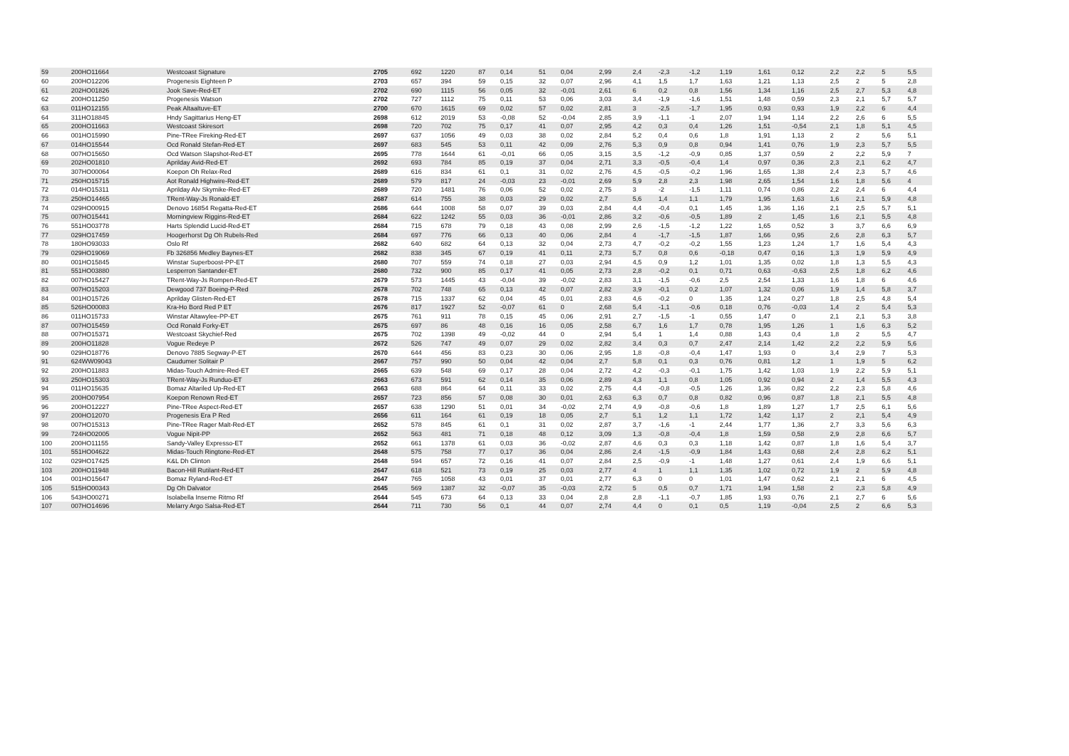| 59 | 200HO11664 | Westcoast Signature | 2705 | 692 | 1220 | 87 | 0,14 | 51 | 0,04 | 2,99 | 2,4 | -2,3 | -1,2 | 1,19 | 1,61 | 0,12 | 2,2 | 2,2 | 5 | 5,5 |
| 60 | 200HO12206 | Progenesis Eighteen P | 2703 | 657 | 394 | 59 | 0,15 | 32 | 0,07 | 2,96 | 4,1 | 1,5 | 1,7 | 1,63 | 1,21 | 1,13 | 2,5 | 2 | 5 | 2,8 |
| 61 | 202HO01826 | Jook Save-Red-ET | 2702 | 690 | 1115 | 56 | 0,05 | 32 | -0,01 | 2,61 | 6 | 0,2 | 0,8 | 1,56 | 1,34 | 1,16 | 2,5 | 2,7 | 5,3 | 4,8 |
| 62 | 200HO11250 | Progenesis Watson | 2702 | 727 | 1112 | 75 | 0,11 | 53 | 0,06 | 3,03 | 3,4 | -1,9 | -1,6 | 1,51 | 1,48 | 0,59 | 2,3 | 2,1 | 5,7 | 5,7 |
| 63 | 011HO12155 | Peak Altaaltuve-ET | 2700 | 670 | 1615 | 69 | 0,02 | 57 | 0,02 | 2,81 | 3 | -2,5 | -1,7 | 1,95 | 0,93 | 0,93 | 1,9 | 2,2 | 6 | 4,4 |
| 64 | 311HO18845 | Hndy Sagittarius Heng-ET | 2698 | 612 | 2019 | 53 | -0,08 | 52 | -0,04 | 2,85 | 3,9 | -1,1 | -1 | 2,07 | 1,94 | 1,14 | 2,2 | 2,6 | 6 | 5,5 |
| 65 | 200HO11663 | Westcoast Skiresort | 2698 | 720 | 702 | 75 | 0,17 | 41 | 0,07 | 2,95 | 4,2 | 0,3 | 0,4 | 1,26 | 1,51 | -0,54 | 2,1 | 1,8 | 5,1 | 4,5 |
| 66 | 001HO15990 | Pine-TRee Fireking-Red-ET | 2697 | 637 | 1056 | 49 | 0,03 | 38 | 0,02 | 2,84 | 5,2 | 0,4 | 0,6 | 1,8 | 1,91 | 1,13 | 2 | 2 | 5,6 | 5,1 |
| 67 | 014HO15544 | Ocd Ronald Stefan-Red-ET | 2697 | 683 | 545 | 53 | 0,11 | 42 | 0,09 | 2,76 | 5,3 | 0,9 | 0,8 | 0,94 | 1,41 | 0,76 | 1,9 | 2,3 | 5,7 | 5,5 |
| 68 | 007HO15650 | Ocd Watson Slapshot-Red-ET | 2695 | 778 | 1644 | 61 | -0,01 | 66 | 0,05 | 3,15 | 3,5 | -1,2 | -0,9 | 0,85 | 1,37 | 0,59 | 2 | 2,2 | 5,9 | 7 |
| 69 | 202HO01810 | Aprilday Avid-Red-ET | 2692 | 693 | 784 | 85 | 0,19 | 37 | 0,04 | 2,71 | 3,3 | -0,5 | -0,4 | 1,4 | 0,97 | 0,36 | 2,3 | 2,1 | 6,2 | 4,7 |
| 70 | 307HO00064 | Koepon Oh Relax-Red | 2689 | 616 | 834 | 61 | 0,1 | 31 | 0,02 | 2,76 | 4,5 | -0,5 | -0,2 | 1,96 | 1,65 | 1,38 | 2,4 | 2,3 | 5,7 | 4,6 |
| 71 | 250HO15715 | Aot Ronald Highwire-Red-ET | 2689 | 579 | 817 | 24 | -0,03 | 23 | -0,01 | 2,69 | 5,9 | 2,8 | 2,3 | 1,98 | 2,65 | 1,54 | 1,6 | 1,8 | 5,6 | 4 |
| 72 | 014HO15311 | Aprilday Alv Skymike-Red-ET | 2689 | 720 | 1481 | 76 | 0,06 | 52 | 0,02 | 2,75 | 3 | -2 | -1,5 | 1,11 | 0,74 | 0,86 | 2,2 | 2,4 | 6 | 4,4 |
| 73 | 250HO14465 | TRent-Way-Js Ronald-ET | 2687 | 614 | 755 | 38 | 0,03 | 29 | 0,02 | 2,7 | 5,6 | 1,4 | 1,1 | 1,79 | 1,95 | 1,63 | 1,6 | 2,1 | 5,9 | 4,8 |
| 74 | 029HO00915 | Denovo 16854 Regatta-Red-ET | 2686 | 644 | 1008 | 58 | 0,07 | 39 | 0,03 | 2,84 | 4,4 | -0,4 | 0,1 | 1,45 | 1,36 | 1,16 | 2,1 | 2,5 | 5,7 | 5,1 |
| 75 | 007HO15441 | Morningview Riggins-Red-ET | 2684 | 622 | 1242 | 55 | 0,03 | 36 | -0,01 | 2,86 | 3,2 | -0,6 | -0,5 | 1,89 | 2 | 1,45 | 1,6 | 2,1 | 5,5 | 4,8 |
| 76 | 551HO03778 | Harts Splendid Lucid-Red-ET | 2684 | 715 | 678 | 79 | 0,18 | 43 | 0,08 | 2,99 | 2,6 | -1,5 | -1,2 | 1,22 | 1,65 | 0,52 | 3 | 3,7 | 6,6 | 6,9 |
| 77 | 029HO17459 | Hoogerhorst Dg Oh Rubels-Red | 2684 | 697 | 776 | 66 | 0,13 | 40 | 0,06 | 2,84 | 4 | -1,7 | -1,5 | 1,87 | 1,66 | 0,95 | 2,6 | 2,8 | 6,3 | 5,7 |
| 78 | 180HO93033 | Oslo Rf | 2682 | 640 | 682 | 64 | 0,13 | 32 | 0,04 | 2,73 | 4,7 | -0,2 | -0,2 | 1,55 | 1,23 | 1,24 | 1,7 | 1,6 | 5,4 | 4,3 |
| 79 | 029HO19069 | Fb 326856 Medley Baynes-ET | 2682 | 838 | 345 | 67 | 0,19 | 41 | 0,11 | 2,73 | 5,7 | 0,8 | 0,6 | -0,18 | 0,47 | 0,16 | 1,3 | 1,9 | 5,9 | 4,9 |
| 80 | 001HO15845 | Winstar Superboost-PP-ET | 2680 | 707 | 559 | 74 | 0,18 | 27 | 0,03 | 2,94 | 4,5 | 0,9 | 1,2 | 1,01 | 1,35 | 0,02 | 1,8 | 1,3 | 5,5 | 4,3 |
| 81 | 551HO03880 | Lesperron Santander-ET | 2680 | 732 | 900 | 85 | 0,17 | 41 | 0,05 | 2,73 | 2,8 | -0,2 | 0,1 | 0,71 | 0,63 | -0,63 | 2,5 | 1,8 | 6,2 | 4,6 |
| 82 | 007HO15427 | TRent-Way-Js Rompen-Red-ET | 2679 | 573 | 1445 | 43 | -0,04 | 39 | -0,02 | 2,83 | 3,1 | -1,5 | -0,6 | 2,5 | 2,54 | 1,33 | 1,6 | 1,8 | 6 | 4,6 |
| 83 | 007HO15203 | Dewgood 737 Boeing-P-Red | 2678 | 702 | 748 | 65 | 0,13 | 42 | 0,07 | 2,82 | 3,9 | -0,1 | 0,2 | 1,07 | 1,32 | 0,06 | 1,9 | 1,4 | 5,8 | 3,7 |
| 84 | 001HO15726 | Aprilday Glisten-Red-ET | 2678 | 715 | 1337 | 62 | 0,04 | 45 | 0,01 | 2,83 | 4,6 | -0,2 | 0 | 1,35 | 1,24 | 0,27 | 1,8 | 2,5 | 4,8 | 5,4 |
| 85 | 526HO00083 | Kra-Ho Bord Red P ET | 2676 | 817 | 1927 | 52 | -0,07 | 61 | 0 | 2,68 | 5,4 | -1,1 | -0,6 | 0,18 | 0,76 | -0,03 | 1,4 | 2 | 5,4 | 5,3 |
| 86 | 011HO15733 | Winstar Altawylee-PP-ET | 2675 | 761 | 911 | 78 | 0,15 | 45 | 0,06 | 2,91 | 2,7 | -1,5 | -1 | 0,55 | 1,47 | 0 | 2,1 | 2,1 | 5,3 | 3,8 |
| 87 | 007HO15459 | Ocd Ronald Forky-ET | 2675 | 697 | 86 | 48 | 0,16 | 16 | 0,05 | 2,58 | 6,7 | 1,6 | 1,7 | 0,78 | 1,95 | 1,26 | 1 | 1,6 | 6,3 | 5,2 |
| 88 | 007HO15371 | Westcoast Skychief-Red | 2675 | 702 | 1398 | 49 | -0,02 | 44 | 0 | 2,94 | 5,4 | 1 | 1,4 | 0,88 | 1,43 | 0,4 | 1,8 | 2 | 5,5 | 4,7 |
| 89 | 200HO11828 | Vogue Redeye P | 2672 | 526 | 747 | 49 | 0,07 | 29 | 0,02 | 2,82 | 3,4 | 0,3 | 0,7 | 2,47 | 2,14 | 1,42 | 2,2 | 2,2 | 5,9 | 5,6 |
| 90 | 029HO18776 | Denovo 7885 Segway-P-ET | 2670 | 644 | 456 | 83 | 0,23 | 30 | 0,06 | 2,95 | 1,8 | -0,8 | -0,4 | 1,47 | 1,93 | 0 | 3,4 | 2,9 | 7 | 5,3 |
| 91 | 624WW09043 | Caudumer Solitair P | 2667 | 757 | 990 | 50 | 0,04 | 42 | 0,04 | 2,7 | 5,8 | 0,1 | 0,3 | 0,76 | 0,81 | 1,2 | 1 | 1,9 | 5 | 6,2 |
| 92 | 200HO11883 | Midas-Touch Admire-Red-ET | 2665 | 639 | 548 | 69 | 0,17 | 28 | 0,04 | 2,72 | 4,2 | -0,3 | -0,1 | 1,75 | 1,42 | 1,03 | 1,9 | 2,2 | 5,9 | 5,1 |
| 93 | 250HO15303 | TRent-Way-Js Runduo-ET | 2663 | 673 | 591 | 62 | 0,14 | 35 | 0,06 | 2,89 | 4,3 | 1,1 | 0,8 | 1,05 | 0,92 | 0,94 | 2 | 1,4 | 5,5 | 4,3 |
| 94 | 011HO15635 | Bomaz Altariled Up-Red-ET | 2663 | 688 | 864 | 64 | 0,11 | 33 | 0,02 | 2,75 | 4,4 | -0,8 | -0,5 | 1,26 | 1,36 | 0,82 | 2,2 | 2,3 | 5,8 | 4,6 |
| 95 | 200HO07954 | Koepon Renown Red-ET | 2657 | 723 | 856 | 57 | 0,08 | 30 | 0,01 | 2,63 | 6,3 | 0,7 | 0,8 | 0,82 | 0,96 | 0,87 | 1,8 | 2,1 | 5,5 | 4,8 |
| 96 | 200HO12227 | Pine-TRee Aspect-Red-ET | 2657 | 638 | 1290 | 51 | 0,01 | 34 | -0,02 | 2,74 | 4,9 | -0,8 | -0,6 | 1,8 | 1,89 | 1,27 | 1,7 | 2,5 | 6,1 | 5,6 |
| 97 | 200HO12070 | Progenesis Era P Red | 2656 | 611 | 164 | 61 | 0,19 | 18 | 0,05 | 2,7 | 5,1 | 1,2 | 1,1 | 1,72 | 1,42 | 1,17 | 2 | 2,1 | 5,4 | 4,9 |
| 98 | 007HO15313 | Pine-TRee Rager Malt-Red-ET | 2652 | 578 | 845 | 61 | 0,1 | 31 | 0,02 | 2,87 | 3,7 | -1,6 | -1 | 2,44 | 1,77 | 1,36 | 2,7 | 3,3 | 5,6 | 6,3 |
| 99 | 724HO02005 | Vogue Nipit-PP | 2652 | 563 | 481 | 71 | 0,18 | 48 | 0,12 | 3,09 | 1,3 | -0,8 | -0,4 | 1,8 | 1,59 | 0,58 | 2,9 | 2,8 | 6,6 | 5,7 |
| 100 | 200HO11155 | Sandy-Valley Expresso-ET | 2652 | 661 | 1378 | 61 | 0,03 | 36 | -0,02 | 2,87 | 4,6 | 0,3 | 0,3 | 1,18 | 1,42 | 0,87 | 1,8 | 1,6 | 5,4 | 3,7 |
| 101 | 551HO04622 | Midas-Touch Ringtone-Red-ET | 2648 | 575 | 758 | 77 | 0,17 | 36 | 0,04 | 2,86 | 2,4 | -1,5 | -0,9 | 1,84 | 1,43 | 0,68 | 2,4 | 2,8 | 6,2 | 5,1 |
| 102 | 029HO17425 | K&L Dh Clinton | 2648 | 594 | 657 | 72 | 0,16 | 41 | 0,07 | 2,84 | 2,5 | -0,9 | -1 | 1,48 | 1,27 | 0,61 | 2,4 | 1,9 | 6,6 | 5,1 |
| 103 | 200HO11948 | Bacon-Hill Rutilant-Red-ET | 2647 | 618 | 521 | 73 | 0,19 | 25 | 0,03 | 2,77 | 4 | 1 | 1,1 | 1,35 | 1,02 | 0,72 | 1,9 | 2 | 5,9 | 4,8 |
| 104 | 001HO15647 | Bomaz Ryland-Red-ET | 2647 | 765 | 1058 | 43 | 0,01 | 37 | 0,01 | 2,77 | 6,3 | 0 | 0 | 1,01 | 1,47 | 0,62 | 2,1 | 2,1 | 6 | 4,5 |
| 105 | 515HO00343 | Dg Oh Dalvator | 2645 | 569 | 1387 | 32 | -0,07 | 35 | -0,03 | 2,72 | 5 | 0,5 | 0,7 | 1,71 | 1,94 | 1,58 | 2 | 2,3 | 5,8 | 4,9 |
| 106 | 543HO00271 | Isolabella Inseme Ritmo Rf | 2644 | 545 | 673 | 64 | 0,13 | 33 | 0,04 | 2,8 | 2,8 | -1,1 | -0,7 | 1,85 | 1,93 | 0,76 | 2,1 | 2,7 | 6 | 5,6 |
| 107 | 007HO14696 | Melarry Argo Salsa-Red-ET | 2644 | 711 | 730 | 56 | 0,1 | 44 | 0,07 | 2,74 | 4,4 | 0 | 0,1 | 0,5 | 1,19 | -0,04 | 2,5 | 2 | 6,6 | 5,3 |